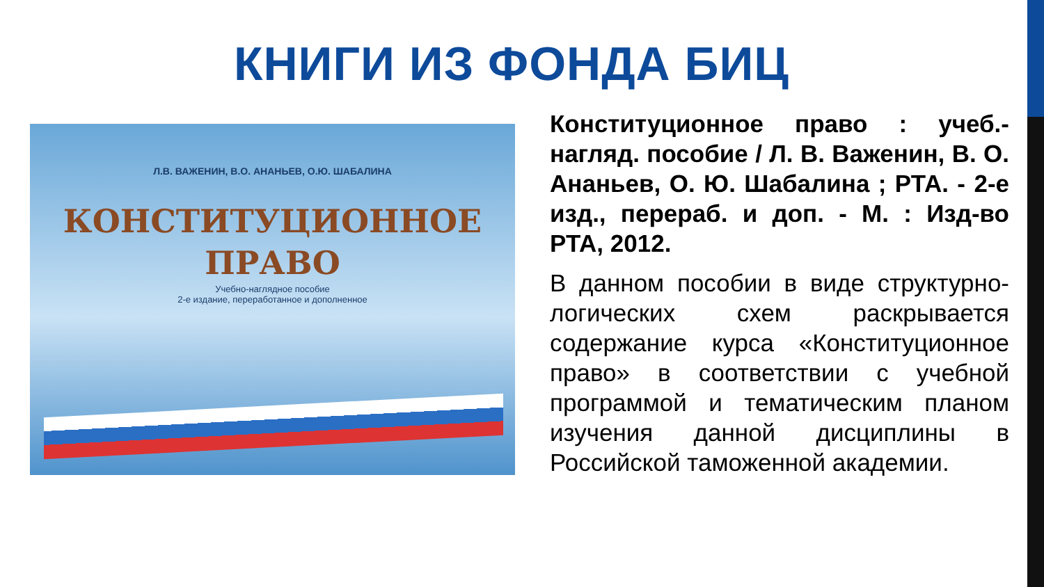КНИГИ ИЗ ФОНДА БИЦ
Л.В. ВАЖЕНИН, В.О. АНАНЬЕВ, О.Ю. ШАБАЛИНА
КОНСТИТУЦИОННОЕ
ПРАВО
Учебно-наглядное пособие
2-е издание, переработанное и дополненное
Конституционное право : учеб.-нагляд. пособие / Л. В. Важенин, В. О. Ананьев, О. Ю. Шабалина ; РТА. - 2-е изд., перераб. и доп. - М. : Изд-во РТА, 2012.
В данном пособии в виде структурно-логических схем раскрывается содержание курса «Конституционное право» в соответствии с учебной программой и тематическим планом изучения данной дисциплины в Российской таможенной академии.